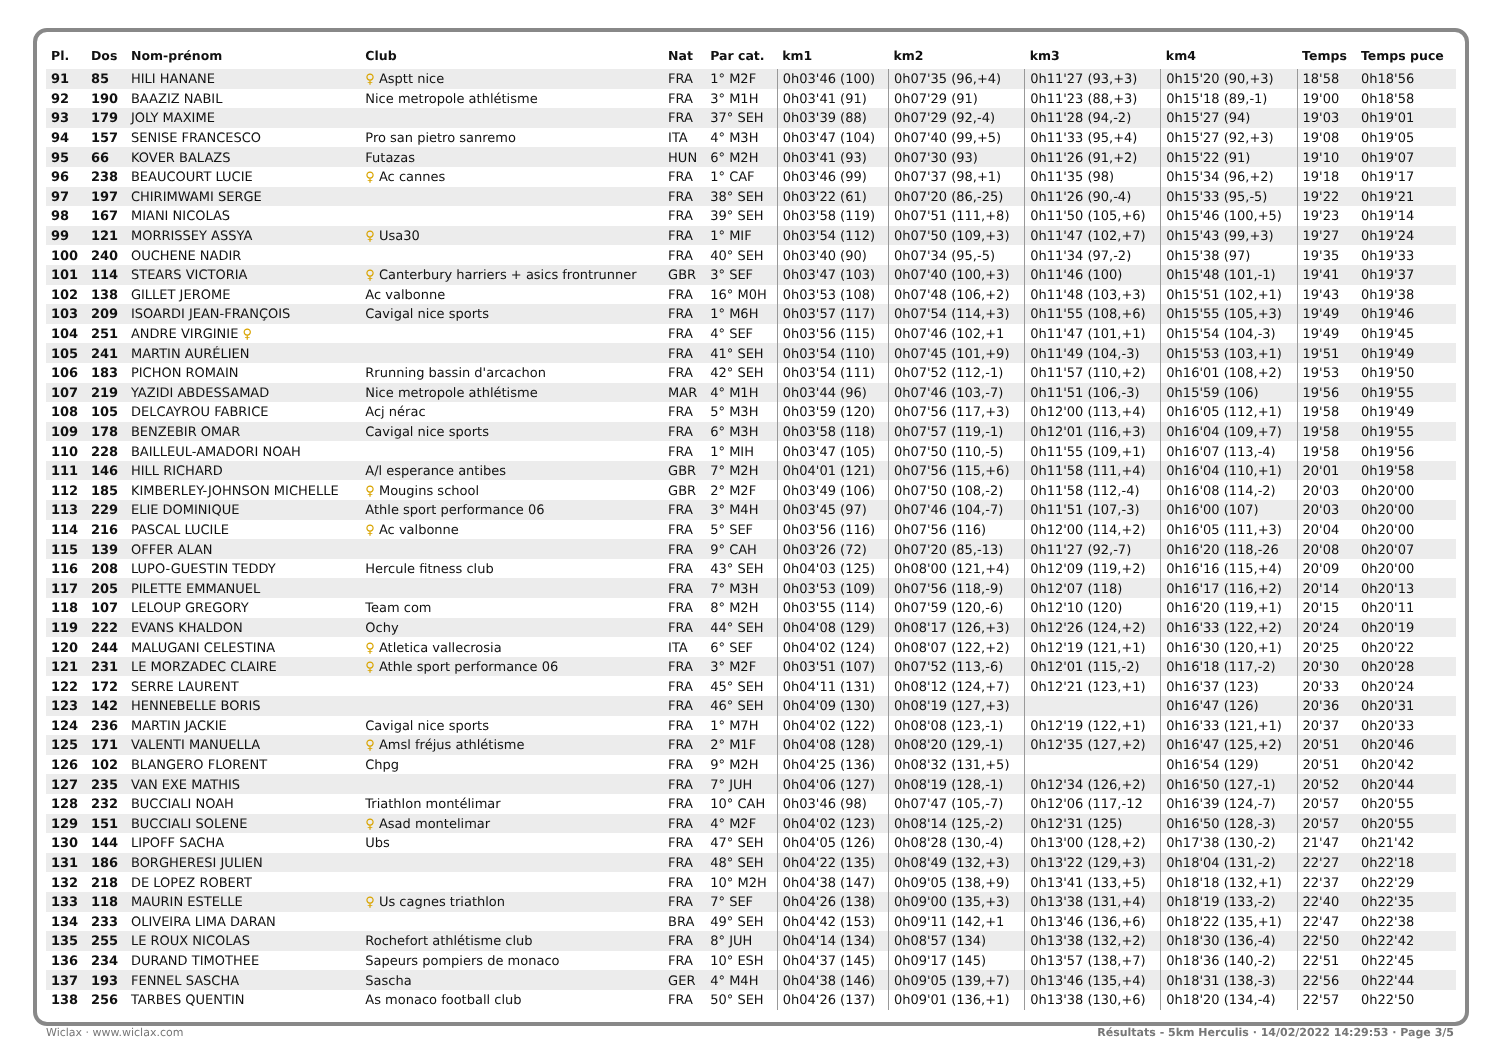| Pl. | Dos | Nom-prénom | Club | Nat | Par cat. | km1 | km2 | km3 | km4 | Temps | Temps puce |
| --- | --- | --- | --- | --- | --- | --- | --- | --- | --- | --- | --- |
| 91 | 85 | HILI HANANE | ♀ Asptt nice | FRA | 1° M2F | 0h03'46 (100) | 0h07'35 (96,+4) | 0h11'27 (93,+3) | 0h15'20 (90,+3) | 18'58 | 0h18'56 |
| 92 | 190 | BAAZIZ NABIL | Nice metropole athlétisme | FRA | 3° M1H | 0h03'41 (91) | 0h07'29 (91) | 0h11'23 (88,+3) | 0h15'18 (89,-1) | 19'00 | 0h18'58 |
| 93 | 179 | JOLY MAXIME | | FRA | 37° SEH | 0h03'39 (88) | 0h07'29 (92,-4) | 0h11'28 (94,-2) | 0h15'27 (94) | 19'03 | 0h19'01 |
| 94 | 157 | SENISE FRANCESCO | Pro san pietro sanremo | ITA | 4° M3H | 0h03'47 (104) | 0h07'40 (99,+5) | 0h11'33 (95,+4) | 0h15'27 (92,+3) | 19'08 | 0h19'05 |
| 95 | 66 | KOVER BALAZS | Futazas | HUN | 6° M2H | 0h03'41 (93) | 0h07'30 (93) | 0h11'26 (91,+2) | 0h15'22 (91) | 19'10 | 0h19'07 |
| 96 | 238 | BEAUCOURT LUCIE | ♀ Ac cannes | FRA | 1° CAF | 0h03'46 (99) | 0h07'37 (98,+1) | 0h11'35 (98) | 0h15'34 (96,+2) | 19'18 | 0h19'17 |
| 97 | 197 | CHIRIMWAMI SERGE | | FRA | 38° SEH | 0h03'22 (61) | 0h07'20 (86,-25) | 0h11'26 (90,-4) | 0h15'33 (95,-5) | 19'22 | 0h19'21 |
| 98 | 167 | MIANI NICOLAS | | FRA | 39° SEH | 0h03'58 (119) | 0h07'51 (111,+8) | 0h11'50 (105,+6) | 0h15'46 (100,+5) | 19'23 | 0h19'14 |
| 99 | 121 | MORRISSEY ASSYA | ♀ Usa30 | FRA | 1° MIF | 0h03'54 (112) | 0h07'50 (109,+3) | 0h11'47 (102,+7) | 0h15'43 (99,+3) | 19'27 | 0h19'24 |
| 100 | 240 | OUCHENE NADIR | | FRA | 40° SEH | 0h03'40 (90) | 0h07'34 (95,-5) | 0h11'34 (97,-2) | 0h15'38 (97) | 19'35 | 0h19'33 |
| 101 | 114 | STEARS VICTORIA | ♀ Canterbury harriers + asics frontrunner | GBR | 3° SEF | 0h03'47 (103) | 0h07'40 (100,+3) | 0h11'46 (100) | 0h15'48 (101,-1) | 19'41 | 0h19'37 |
| 102 | 138 | GILLET JEROME | Ac valbonne | FRA | 16° M0H | 0h03'53 (108) | 0h07'48 (106,+2) | 0h11'48 (103,+3) | 0h15'51 (102,+1) | 19'43 | 0h19'38 |
| 103 | 209 | ISOARDI JEAN-FRANÇOIS | Cavigal nice sports | FRA | 1° M6H | 0h03'57 (117) | 0h07'54 (114,+3) | 0h11'55 (108,+6) | 0h15'55 (105,+3) | 19'49 | 0h19'46 |
| 104 | 251 | ANDRE VIRGINIE ♀ | | FRA | 4° SEF | 0h03'56 (115) | 0h07'46 (102,+1 | 0h11'47 (101,+1) | 0h15'54 (104,-3) | 19'49 | 0h19'45 |
| 105 | 241 | MARTIN AURÉLIEN | | FRA | 41° SEH | 0h03'54 (110) | 0h07'45 (101,+9) | 0h11'49 (104,-3) | 0h15'53 (103,+1) | 19'51 | 0h19'49 |
| 106 | 183 | PICHON ROMAIN | Rrunning bassin d'arcachon | FRA | 42° SEH | 0h03'54 (111) | 0h07'52 (112,-1) | 0h11'57 (110,+2) | 0h16'01 (108,+2) | 19'53 | 0h19'50 |
| 107 | 219 | YAZIDI ABDESSAMAD | Nice metropole athlétisme | MAR | 4° M1H | 0h03'44 (96) | 0h07'46 (103,-7) | 0h11'51 (106,-3) | 0h15'59 (106) | 19'56 | 0h19'55 |
| 108 | 105 | DELCAYROU FABRICE | Acj nérac | FRA | 5° M3H | 0h03'59 (120) | 0h07'56 (117,+3) | 0h12'00 (113,+4) | 0h16'05 (112,+1) | 19'58 | 0h19'49 |
| 109 | 178 | BENZEBIR OMAR | Cavigal nice sports | FRA | 6° M3H | 0h03'58 (118) | 0h07'57 (119,-1) | 0h12'01 (116,+3) | 0h16'04 (109,+7) | 19'58 | 0h19'55 |
| 110 | 228 | BAILLEUL-AMADORI NOAH | | FRA | 1° MIH | 0h03'47 (105) | 0h07'50 (110,-5) | 0h11'55 (109,+1) | 0h16'07 (113,-4) | 19'58 | 0h19'56 |
| 111 | 146 | HILL RICHARD | A/l esperance antibes | GBR | 7° M2H | 0h04'01 (121) | 0h07'56 (115,+6) | 0h11'58 (111,+4) | 0h16'04 (110,+1) | 20'01 | 0h19'58 |
| 112 | 185 | KIMBERLEY-JOHNSON MICHELLE | ♀ Mougins school | GBR | 2° M2F | 0h03'49 (106) | 0h07'50 (108,-2) | 0h11'58 (112,-4) | 0h16'08 (114,-2) | 20'03 | 0h20'00 |
| 113 | 229 | ELIE DOMINIQUE | Athle sport performance 06 | FRA | 3° M4H | 0h03'45 (97) | 0h07'46 (104,-7) | 0h11'51 (107,-3) | 0h16'00 (107) | 20'03 | 0h20'00 |
| 114 | 216 | PASCAL LUCILE | ♀ Ac valbonne | FRA | 5° SEF | 0h03'56 (116) | 0h07'56 (116) | 0h12'00 (114,+2) | 0h16'05 (111,+3) | 20'04 | 0h20'00 |
| 115 | 139 | OFFER ALAN | | FRA | 9° CAH | 0h03'26 (72) | 0h07'20 (85,-13) | 0h11'27 (92,-7) | 0h16'20 (118,-26 | 20'08 | 0h20'07 |
| 116 | 208 | LUPO-GUESTIN TEDDY | Hercule fitness club | FRA | 43° SEH | 0h04'03 (125) | 0h08'00 (121,+4) | 0h12'09 (119,+2) | 0h16'16 (115,+4) | 20'09 | 0h20'00 |
| 117 | 205 | PILETTE EMMANUEL | | FRA | 7° M3H | 0h03'53 (109) | 0h07'56 (118,-9) | 0h12'07 (118) | 0h16'17 (116,+2) | 20'14 | 0h20'13 |
| 118 | 107 | LELOUP GREGORY | Team com | FRA | 8° M2H | 0h03'55 (114) | 0h07'59 (120,-6) | 0h12'10 (120) | 0h16'20 (119,+1) | 20'15 | 0h20'11 |
| 119 | 222 | EVANS KHALDON | Ochy | FRA | 44° SEH | 0h04'08 (129) | 0h08'17 (126,+3) | 0h12'26 (124,+2) | 0h16'33 (122,+2) | 20'24 | 0h20'19 |
| 120 | 244 | MALUGANI CELESTINA | ♀ Atletica vallecrosia | ITA | 6° SEF | 0h04'02 (124) | 0h08'07 (122,+2) | 0h12'19 (121,+1) | 0h16'30 (120,+1) | 20'25 | 0h20'22 |
| 121 | 231 | LE MORZADEC CLAIRE | ♀ Athle sport performance 06 | FRA | 3° M2F | 0h03'51 (107) | 0h07'52 (113,-6) | 0h12'01 (115,-2) | 0h16'18 (117,-2) | 20'30 | 0h20'28 |
| 122 | 172 | SERRE LAURENT | | FRA | 45° SEH | 0h04'11 (131) | 0h08'12 (124,+7) | 0h12'21 (123,+1) | 0h16'37 (123) | 20'33 | 0h20'24 |
| 123 | 142 | HENNEBELLE BORIS | | FRA | 46° SEH | 0h04'09 (130) | 0h08'19 (127,+3) | | 0h16'47 (126) | 20'36 | 0h20'31 |
| 124 | 236 | MARTIN JACKIE | Cavigal nice sports | FRA | 1° M7H | 0h04'02 (122) | 0h08'08 (123,-1) | 0h12'19 (122,+1) | 0h16'33 (121,+1) | 20'37 | 0h20'33 |
| 125 | 171 | VALENTI MANUELLA | ♀ Amsl fréjus athlétisme | FRA | 2° M1F | 0h04'08 (128) | 0h08'20 (129,-1) | 0h12'35 (127,+2) | 0h16'47 (125,+2) | 20'51 | 0h20'46 |
| 126 | 102 | BLANGERO FLORENT | Chpg | FRA | 9° M2H | 0h04'25 (136) | 0h08'32 (131,+5) | | 0h16'54 (129) | 20'51 | 0h20'42 |
| 127 | 235 | VAN EXE MATHIS | | FRA | 7° JUH | 0h04'06 (127) | 0h08'19 (128,-1) | 0h12'34 (126,+2) | 0h16'50 (127,-1) | 20'52 | 0h20'44 |
| 128 | 232 | BUCCIALI NOAH | Triathlon montélimar | FRA | 10° CAH | 0h03'46 (98) | 0h07'47 (105,-7) | 0h12'06 (117,-12 | 0h16'39 (124,-7) | 20'57 | 0h20'55 |
| 129 | 151 | BUCCIALI SOLENE | ♀ Asad montelimar | FRA | 4° M2F | 0h04'02 (123) | 0h08'14 (125,-2) | 0h12'31 (125) | 0h16'50 (128,-3) | 20'57 | 0h20'55 |
| 130 | 144 | LIPOFF SACHA | Ubs | FRA | 47° SEH | 0h04'05 (126) | 0h08'28 (130,-4) | 0h13'00 (128,+2) | 0h17'38 (130,-2) | 21'47 | 0h21'42 |
| 131 | 186 | BORGHERESI JULIEN | | FRA | 48° SEH | 0h04'22 (135) | 0h08'49 (132,+3) | 0h13'22 (129,+3) | 0h18'04 (131,-2) | 22'27 | 0h22'18 |
| 132 | 218 | DE LOPEZ ROBERT | | FRA | 10° M2H | 0h04'38 (147) | 0h09'05 (138,+9) | 0h13'41 (133,+5) | 0h18'18 (132,+1) | 22'37 | 0h22'29 |
| 133 | 118 | MAURIN ESTELLE | ♀ Us cagnes triathlon | FRA | 7° SEF | 0h04'26 (138) | 0h09'00 (135,+3) | 0h13'38 (131,+4) | 0h18'19 (133,-2) | 22'40 | 0h22'35 |
| 134 | 233 | OLIVEIRA LIMA DARAN | | BRA | 49° SEH | 0h04'42 (153) | 0h09'11 (142,+1 | 0h13'46 (136,+6) | 0h18'22 (135,+1) | 22'47 | 0h22'38 |
| 135 | 255 | LE ROUX NICOLAS | Rochefort athlétisme club | FRA | 8° JUH | 0h04'14 (134) | 0h08'57 (134) | 0h13'38 (132,+2) | 0h18'30 (136,-4) | 22'50 | 0h22'42 |
| 136 | 234 | DURAND TIMOTHEE | Sapeurs pompiers de monaco | FRA | 10° ESH | 0h04'37 (145) | 0h09'17 (145) | 0h13'57 (138,+7) | 0h18'36 (140,-2) | 22'51 | 0h22'45 |
| 137 | 193 | FENNEL SASCHA | Sascha | GER | 4° M4H | 0h04'38 (146) | 0h09'05 (139,+7) | 0h13'46 (135,+4) | 0h18'31 (138,-3) | 22'56 | 0h22'44 |
| 138 | 256 | TARBES QUENTIN | As monaco football club | FRA | 50° SEH | 0h04'26 (137) | 0h09'01 (136,+1) | 0h13'38 (130,+6) | 0h18'20 (134,-4) | 22'57 | 0h22'50 |
Wiclax · www.wiclax.com Résultats - 5km Herculis · 14/02/2022 14:29:53 · Page 3/5